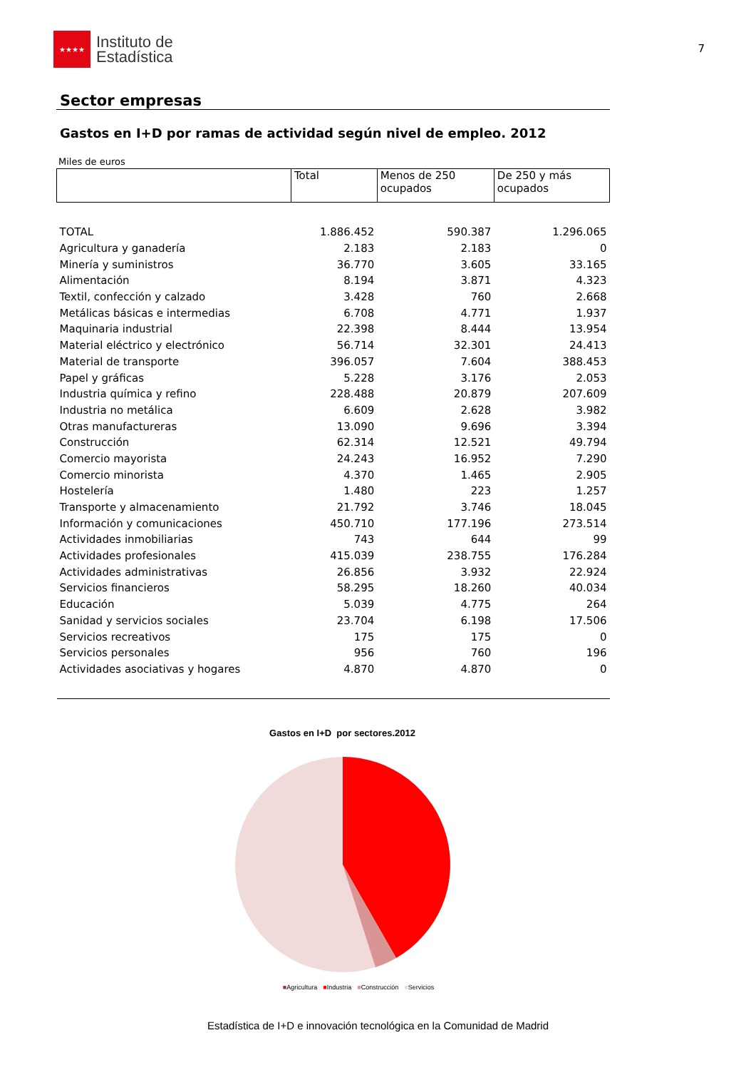★★★★
Instituto de
Estadística
7
Sector empresas
Gastos en I+D por ramas de actividad según nivel de empleo. 2012
Miles de euros
| | Total | Menos de 250 ocupados | De 250 y más ocupados |
| --- | --- | --- | --- |
| TOTAL | 1.886.452 | 590.387 | 1.296.065 |
| Agricultura y ganadería | 2.183 | 2.183 | 0 |
| Minería y suministros | 36.770 | 3.605 | 33.165 |
| Alimentación | 8.194 | 3.871 | 4.323 |
| Textil, confección y calzado | 3.428 | 760 | 2.668 |
| Metálicas básicas e intermedias | 6.708 | 4.771 | 1.937 |
| Maquinaria industrial | 22.398 | 8.444 | 13.954 |
| Material eléctrico y electrónico | 56.714 | 32.301 | 24.413 |
| Material de transporte | 396.057 | 7.604 | 388.453 |
| Papel y gráficas | 5.228 | 3.176 | 2.053 |
| Industria química y refino | 228.488 | 20.879 | 207.609 |
| Industria no metálica | 6.609 | 2.628 | 3.982 |
| Otras manufactureras | 13.090 | 9.696 | 3.394 |
| Construcción | 62.314 | 12.521 | 49.794 |
| Comercio mayorista | 24.243 | 16.952 | 7.290 |
| Comercio minorista | 4.370 | 1.465 | 2.905 |
| Hostelería | 1.480 | 223 | 1.257 |
| Transporte y almacenamiento | 21.792 | 3.746 | 18.045 |
| Información y comunicaciones | 450.710 | 177.196 | 273.514 |
| Actividades inmobiliarias | 743 | 644 | 99 |
| Actividades profesionales | 415.039 | 238.755 | 176.284 |
| Actividades administrativas | 26.856 | 3.932 | 22.924 |
| Servicios financieros | 58.295 | 18.260 | 40.034 |
| Educación | 5.039 | 4.775 | 264 |
| Sanidad y servicios sociales | 23.704 | 6.198 | 17.506 |
| Servicios recreativos | 175 | 175 | 0 |
| Servicios personales | 956 | 760 | 196 |
| Actividades asociativas y hogares | 4.870 | 4.870 | 0 |
Gastos en I+D por sectores.2012
■Agricultura ■Industria ■Construcción ■Servicios
Estadística de I+D e innovación tecnológica en la Comunidad de Madrid